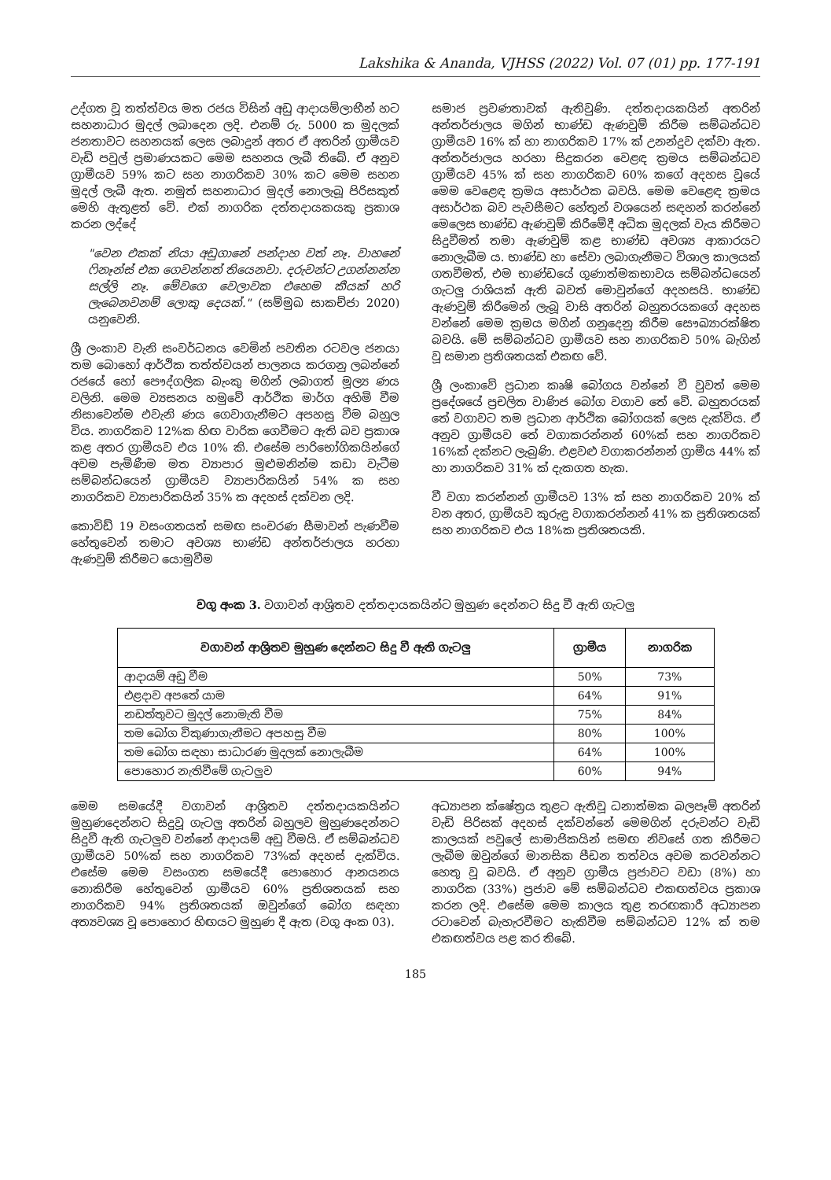Lakshika & Ananda, VJHSS (2022) Vol. 07 (01) pp. 177-191
උද්ගත වූ තත්ත්වය මත රජය විසින් අඩු ආදායම්ලාභීන් හට සහනාධාර මුදල් ලබාදෙන ලදි. එනම් රු. 5000 ක මුදලක් ජනතාවට සහනයක් ලෙස ලබාදුන් අතර ඒ අතරින් ග්‍රාමීයව වැඩි පවුල් ප්‍රමාණයකට මෙම සහනය ලැබී තිබේ. ඒ අනුව ග්‍රාමීයව 59% කට සහ නාගරිකව 30% කට මෙම සහන මුදල් ලැබී ඇත. නමුත් සහනාධාර මුදල් නොලැබූ පිරිසකුත් මෙහි ඇතුළත් වේ. එක් නාගරික දත්තදායකයකු ප්‍රකාශ කරන ලද්දේ
"වෙන එකක් නියා අඩුගානේ පන්දාහ වත් නෑ. වාහනේ ෆිනෑන්ස් එක ගෙවන්නත් තියෙනවා. දරුවන්ට උගන්නන්න සල්ලි නෑ. මේවගෙ වෙලාවක එහෙම කීයක් හරි ලැබෙනවනම් ලොකු දෙයක්." (සම්මුඛ සාකච්ජා 2020) යනුවෙනි.
ශ්‍රී ලංකාව වැනි සංවර්ධනය වෙමින් පවතින රටවල ජනයා තම බොහෝ ආර්ථික තත්ත්වයන් පාලනය කරගනු ලබන්නේ රජයේ හෝ පෞද්ගලික බැංකු මගින් ලබාගත් මූල්‍ය ණය වලිනි. මෙම ව්‍යසනය හමුවේ ආර්ථික මාර්ග අහිමි වීම නිසාවෙන්ම එවැනි ණය ගෙවාගැනීමට අපහසු වීම බහුල විය. නාගරිකව 12%ක හිඟ වාරික ගෙවීමට ඇති බව ප්‍රකාශ කළ අතර ග්‍රාමීයව එය 10% කි. එසේම පාරිභෝගිකයින්ගේ අවම පැමිණීම මත ව්‍යාපාර මුළුමනින්ම කඩා වැටීම සම්බන්ධයෙන් ග්‍රාමීයව ව්‍යාපාරිකයින් 54% ක සහ නාගරිකව ව්‍යාපාරිකයින් 35% ක අදහස් දක්වන ලදි.
කොවිඩ් 19 වසංගතයත් සමඟ සංචරණ සීමාවන් පැණවීම හේතුවෙන් තමාට අවශ්‍ය භාණ්ඩ අන්තර්ජාලය හරහා ඇණවුම් කිරීමට යොමුවීම
සමාජ ප්‍රවණතාවක් ඇතිවුණි. දත්තදායකයින් අතරින් අන්තර්ජාලය මගින් භාණ්ඩ ඇණවුම් කිරීම සම්බන්ධව ග්‍රාමීයව 16% ක් හා නාගරිකව 17% ක් උනන්දුව දක්වා ඇත. අන්තර්ජාලය හරහා සිදුකරන වෙළඳ ක්‍රමය සම්බන්ධව ග්‍රාමීයව 45% ක් සහ නාගරිකව 60% කගේ අදහස වූයේ මෙම වෙළෙඳ ක්‍රමය අසාර්ථක බවයි. මෙම වෙළෙඳ ක්‍රමය අසාර්ථක බව පැවසීමට හේතුන් වශයෙන් සඳහන් කරන්නේ මෙලෙස භාණ්ඩ ඇණවුම් කිරීමේදී අධික මුදලක් වැය කිරීමට සිදුවීමත් තමා ඇණවුම් කළ භාණ්ඩ අවශ්‍ය ආකාරයට නොලැබීම ය. භාණ්ඩ හා සේවා ලබාගැනීමට විශාල කාලයක් ගතවීමත්, එම භාණ්ඩයේ ගුණාත්මකභාවය සම්බන්ධයෙන් ගැටලු රාශියක් ඇති බවත් මොවුන්ගේ අදහසයි. භාණ්ඩ ඇණවුම් කිරීමෙන් ලැබූ වාසි අතරින් බහුතරයකගේ අදහස වන්නේ මෙම ක්‍රමය මගින් ගනුදෙනු කිරීම සෞඛ්‍යාරක්ෂිත බවයි. මේ සම්බන්ධව ග්‍රාමීයව සහ නාගරිකව 50% බැගින් වූ සමාන ප්‍රතිශතයක් එකඟ වේ.
ශ්‍රී ලංකාවේ ප්‍රධාන කෘෂි බෝගය වන්නේ වී වුවත් මෙම ප්‍රදේශයේ ප්‍රචලිත වාණිජ බෝග වගාව තේ වේ. බහුතරයක් තේ වගාවට තම ප්‍රධාන ආර්ථික බෝගයක් ලෙස දැක්විය. ඒ අනුව ග්‍රාමීයව තේ වගාකරන්නන් 60%ක් සහ නාගරිකව 16%ක් දක්නට ලැබුණි. එළවළු වගාකරන්නන් ග්‍රාමීය 44% ක් හා නාගරිකව 31% ක් දැකගත හැක.
වී වගා කරන්නන් ග්‍රාමීයව 13% ක් සහ නාගරිකව 20% ක් වන අතර, ග්‍රාමීයව කුරුඳු වගාකරන්නන් 41% ක ප්‍රතිශතයක් සහ නාගරිකව එය 18%ක ප්‍රතිශතයකි.
වගු අංක 3. වගාවන් ආශ්‍රිතව දත්තදායකයින්ට මුහුණ දෙන්නට සිදු වී ඇති ගැටලු
| වගාවන් ආශ්‍රිතව මුහුණ දෙන්නට සිදු වී ඇති ගැටලු | ග්‍රාමීය | නාගරික |
| --- | --- | --- |
| ආදායම් අඩු වීම | 50% | 73% |
| එළදාව අපතේ යාම | 64% | 91% |
| නඩත්තුවට මුදල් නොමැති වීම | 75% | 84% |
| තම බෝග විකුණාගැනීමට අපහසු වීම | 80% | 100% |
| තම බෝග සඳහා සාධාරණ මුදලක් නොලැබීම | 64% | 100% |
| පොහොර නැතිවීමේ ගැටලුව | 60% | 94% |
මෙම සමයේදී වගාවන් ආශ්‍රිතව දත්තදායකයින්ට මුහුණදෙන්නට සිදුවූ ගැටලු අතරින් බහුලව මුහුණදෙන්නට සිදුවී ඇති ගැටලුව වන්නේ ආදායම් අඩු වීමයි. ඒ සම්බන්ධව ග්‍රාමීයව 50%ක් සහ නාගරිකව 73%ක් අදහස් දැක්විය. එසේම මෙම වසංගත සමයේදී පොහොර ආනයනය නොකිරීම හේතුවෙන් ග්‍රාමීයව 60% ප්‍රතිශතයක් සහ නාගරිකව 94% ප්‍රතිශතයක් ඔවුන්ගේ බෝග සඳහා අත්‍යවශ්‍ය වූ පොහොර හිඟයට මුහුණ දී ඇත (වගු අංක 03).
අධ්‍යාපන ක්ෂේත්‍රය තුළට ඇතිවූ ධනාත්මක බලපෑම් අතරින් වැඩි පිරිසක් අදහස් දක්වන්නේ මෙමගින් දරුවන්ට වැඩි කාලයක් පවුලේ සාමාජිකයින් සමඟ නිවසේ ගත කිරීමට ලැබීම ඔවුන්ගේ මානසික පීඩන තත්වය අවම කරවන්නට හෙතු වූ බවයි. ඒ අනුව ග්‍රාමීය ප්‍රජාවට වඩා (8%) හා නාගරික (33%) ප්‍රජාව මේ සම්බන්ධව එකඟත්වය ප්‍රකාශ කරන ලදි. එසේම මෙම කාලය තුළ තරඟකාරී අධ්‍යාපන රටාවෙන් බැහැරවීමට හැකිවීම සම්බන්ධව 12% ක් තම එකඟත්වය පළ කර තිබේ.
185